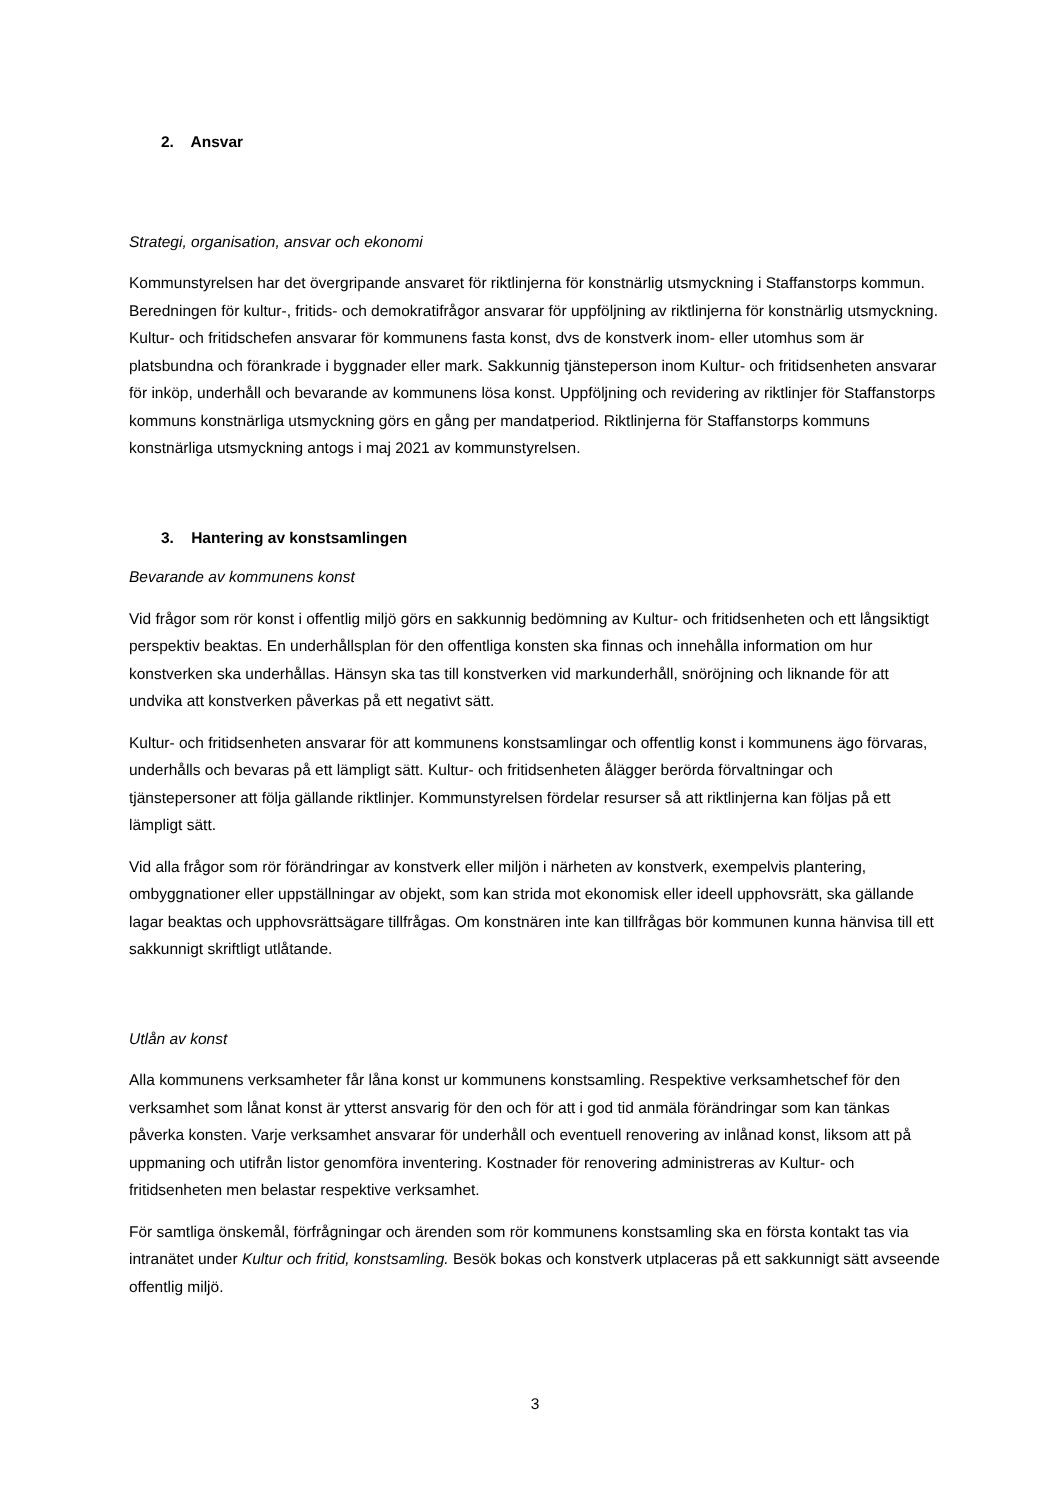2. Ansvar
Strategi, organisation, ansvar och ekonomi
Kommunstyrelsen har det övergripande ansvaret för riktlinjerna för konstnärlig utsmyckning i Staffanstorps kommun. Beredningen för kultur-, fritids- och demokratifrågor ansvarar för uppföljning av riktlinjerna för konstnärlig utsmyckning. Kultur- och fritidschefen ansvarar för kommunens fasta konst, dvs de konstverk inom- eller utomhus som är platsbundna och förankrade i byggnader eller mark. Sakkunnig tjänsteperson inom Kultur- och fritidsenheten ansvarar för inköp, underhåll och bevarande av kommunens lösa konst. Uppföljning och revidering av riktlinjer för Staffanstorps kommuns konstnärliga utsmyckning görs en gång per mandatperiod. Riktlinjerna för Staffanstorps kommuns konstnärliga utsmyckning antogs i maj 2021 av kommunstyrelsen.
3. Hantering av konstsamlingen
Bevarande av kommunens konst
Vid frågor som rör konst i offentlig miljö görs en sakkunnig bedömning av Kultur- och fritidsenheten och ett långsiktigt perspektiv beaktas. En underhållsplan för den offentliga konsten ska finnas och innehålla information om hur konstverken ska underhållas. Hänsyn ska tas till konstverken vid markunderhåll, snöröjning och liknande för att undvika att konstverken påverkas på ett negativt sätt.
Kultur- och fritidsenheten ansvarar för att kommunens konstsamlingar och offentlig konst i kommunens ägo förvaras, underhålls och bevaras på ett lämpligt sätt. Kultur- och fritidsenheten ålägger berörda förvaltningar och tjänstepersoner att följa gällande riktlinjer. Kommunstyrelsen fördelar resurser så att riktlinjerna kan följas på ett lämpligt sätt.
Vid alla frågor som rör förändringar av konstverk eller miljön i närheten av konstverk, exempelvis plantering, ombyggnationer eller uppställningar av objekt, som kan strida mot ekonomisk eller ideell upphovsrätt, ska gällande lagar beaktas och upphovsrättsägare tillfrågas. Om konstnären inte kan tillfrågas bör kommunen kunna hänvisa till ett sakkunnigt skriftligt utlåtande.
Utlån av konst
Alla kommunens verksamheter får låna konst ur kommunens konstsamling. Respektive verksamhetschef för den verksamhet som lånat konst är ytterst ansvarig för den och för att i god tid anmäla förändringar som kan tänkas påverka konsten. Varje verksamhet ansvarar för underhåll och eventuell renovering av inlånad konst, liksom att på uppmaning och utifrån listor genomföra inventering. Kostnader för renovering administreras av Kultur- och fritidsenheten men belastar respektive verksamhet.
För samtliga önskemål, förfrågningar och ärenden som rör kommunens konstsamling ska en första kontakt tas via intranätet under Kultur och fritid, konstsamling. Besök bokas och konstverk utplaceras på ett sakkunnigt sätt avseende offentlig miljö.
3